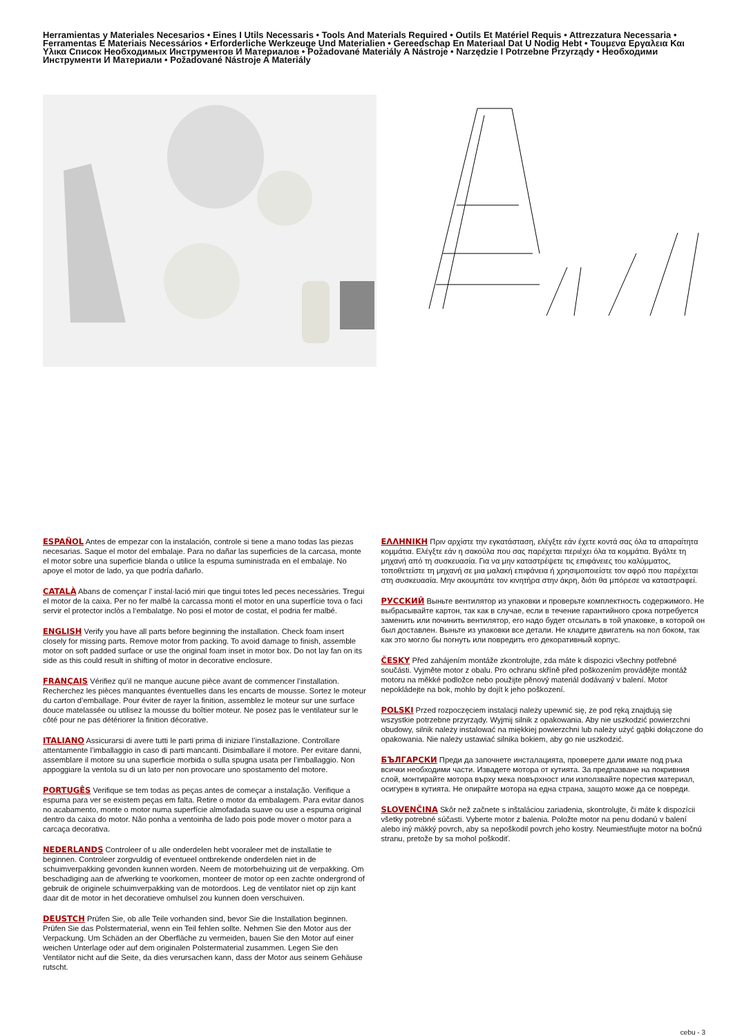Herramientas y Materiales Necesarios • Eines I Utils Necessaris • Tools And Materials Required • Outils Et Matériel Requis • Attrezzatura Necessaria • Ferramentas E Materiais Necessários • Erforderliche Werkzeuge Und Materialien • Gereedschap En Materiaal Dat U Nodig Hebt • Τουμενα Εργαλεια Και Υλικα Список Необходимых Инструментов И Материалов • Požadované Materiály A Nástroje • Narzędzie I Potrzebne Przyrządy • Необходими Инструменти И Материали • Požadované Nástroje A Materiály
ESPAÑOL Antes de empezar con la instalación, controle si tiene a mano todas las piezas necesarias. Saque el motor del embalaje. Para no dañar las superficies de la carcasa, monte el motor sobre una superficie blanda o utilice la espuma suministrada en el embalaje. No apoye el motor de lado, ya que podría dañarlo.
CATALÀ Abans de començar l’ instal·lació miri que tingui totes led peces necessàries. Tregui el motor de la caixa. Per no fer malbé la carcassa monti el motor en una superfície tova o faci servir el protector inclòs a l‘embalatge. No posi el motor de costat, el podria fer malbé.
ENGLISH Verify you have all parts before beginning the installation. Check foam insert closely for missing parts. Remove motor from packing. To avoid damage to finish, assemble motor on soft padded surface or use the original foam inset in motor box. Do not lay fan on its side as this could result in shifting of motor in decorative enclosure.
FRANÇAIS Vérifiez qu’il ne manque aucune pièce avant de commencer l’installation. Recherchez les pièces manquantes éventuelles dans les encarts de mousse. Sortez le moteur du carton d’emballage. Pour éviter de rayer la finition, assemblez le moteur sur une surface douce matelassée ou utilisez la mousse du boîtier moteur. Ne posez pas le ventilateur sur le côté pour ne pas détériorer la finition décorative.
ITALIANO Assicurarsi di avere tutti le parti prima di iniziare l’installazione. Controllare attentamente l’imballaggio in caso di parti mancanti. Disimballare il motore. Per evitare danni, assemblare il motore su una superficie morbida o sulla spugna usata per l’imballaggio. Non appoggiare la ventola su di un lato per non provocare uno spostamento del motore.
PORTUGÊS Verifique se tem todas as peças antes de começar a instalação. Verifique a espuma para ver se existem peças em falta. Retire o motor da embalagem. Para evitar danos no acabamento, monte o motor numa superfície almofadada suave ou use a espuma original dentro da caixa do motor. Não ponha a ventoinha de lado pois pode mover o motor para a carcaça decorativa.
NEDERLANDS Controleer of u alle onderdelen hebt vooraleer met de installatie te beginnen. Controleer zorgvuldig of eventueel ontbrekende onderdelen niet in de schuimverpakking gevonden kunnen worden. Neem de motorbehuizing uit de verpakking. Om beschadiging aan de afwerking te voorkomen, monteer de motor op een zachte ondergrond of gebruik de originele schuimverpakking van de motordoos. Leg de ventilator niet op zijn kant daar dit de motor in het decoratieve omhulsel zou kunnen doen verschuiven.
DEUSTCH Prüfen Sie, ob alle Teile vorhanden sind, bevor Sie die Installation beginnen. Prüfen Sie das Polstermaterial, wenn ein Teil fehlen sollte. Nehmen Sie den Motor aus der Verpackung. Um Schäden an der Oberfläche zu vermeiden, bauen Sie den Motor auf einer weichen Unterlage oder auf dem originalen Polstermaterial zusammen. Legen Sie den Ventilator nicht auf die Seite, da dies verursachen kann, dass der Motor aus seinem Gehäuse rutscht.
ΕΛΛΗΝΙΚΗ Πριν αρχίστε την εγκατάσταση, ελέγξτε εάν έχετε κοντά σας όλα τα απαραίτητα κομμάτια. Ελέγξτε εάν η σακούλα που σας παρέχεται περιέχει όλα τα κομμάτια. Βγάλτε τη μηχανή από τη συσκευασία. Για να μην καταστρέψετε τις επιφάνειες του καλύμματος, τοποθετείστε τη μηχανή σε μια μαλακή επιφάνεια ή χρησιμοποιείστε τον αφρό που παρέχεται στη συσκευασία. Μην ακουμπάτε τον κινητήρα στην άκρη, διότι θα μπόρεσε να καταστραφεί.
РУССКИЙ Выньте вентилятор из упаковки и проверьте комплектность содержимого. Не выбрасывайте картон, так как в случае, если в течение гарантийного срока потребуется заменить или починить вентилятор, его надо будет отсылать в той упаковке, в которой он был доставлен. Выньте из упаковки все детали. Не кладите двигатель на пол боком, так как это могло бы погнуть или повредить его декоративный корпус.
ČESKY Před zahájením montáže zkontrolujte, zda máte k dispozici všechny potřebné součásti. Vyjměte motor z obalu. Pro ochranu skříně před poškozením provádějte montáž motoru na měkké podložce nebo použijte pěnový materiál dodávaný v balení. Motor nepokládejte na bok, mohlo by dojít k jeho poškození.
POLSKI Przed rozpoczęciem instalacji należy upewnić się, że pod ręką znajdują się wszystkie potrzebne przyrządy. Wyjmij silnik z opakowania. Aby nie uszkodzić powierzchni obudowy, silnik należy instalować na miękkiej powierzchni lub należy użyć gąbki dołączone do opakowania. Nie należy ustawiać silnika bokiem, aby go nie uszkodzić.
БЪЛГАРСКИ Преди да започнете инсталацията, проверете дали имате под ръка всички необходими части. Извадете мотора от кутията. За предпазване на покривния слой, монтирайте мотора върху мека повърхност или използвайте порестия материал, осигурен в кутията. Не опирайте мотора на една страна, защото може да се повреди.
SLOVENČINA Skôr než začnete s inštaláciou zariadenia, skontrolujte, či máte k dispozícii všetky potrebné súčasti. Vyberte motor z balenia. Položte motor na penu dodanú v balení alebo iný mäkký povrch, aby sa nepoškodil povrch jeho kostry. Neumiestňujte motor na bočnú stranu, pretože by sa mohol poškodiť.
cebu - 3